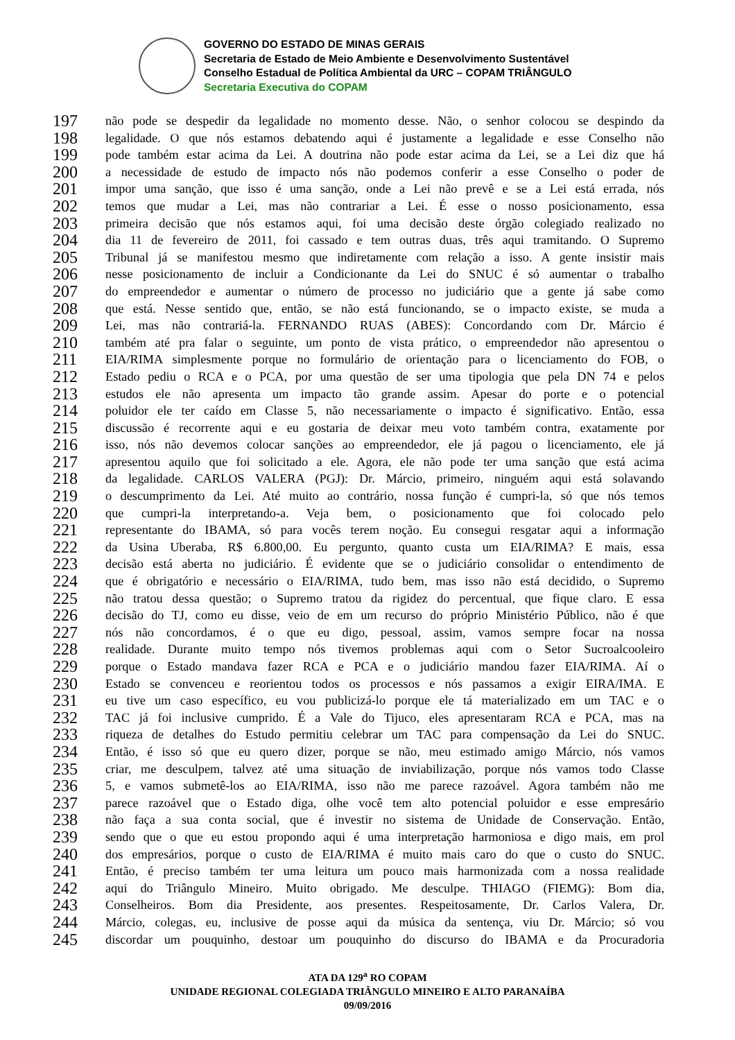GOVERNO DO ESTADO DE MINAS GERAIS
Secretaria de Estado de Meio Ambiente e Desenvolvimento Sustentável
Conselho Estadual de Política Ambiental da URC – COPAM TRIÂNGULO
Secretaria Executiva do COPAM
197 não pode se despedir da legalidade no momento desse. Não, o senhor colocou se despindo da
198 legalidade. O que nós estamos debatendo aqui é justamente a legalidade e esse Conselho não
199 pode também estar acima da Lei. A doutrina não pode estar acima da Lei, se a Lei diz que há
200 a necessidade de estudo de impacto nós não podemos conferir a esse Conselho o poder de
201 impor uma sanção, que isso é uma sanção, onde a Lei não prevê e se a Lei está errada, nós
202 temos que mudar a Lei, mas não contrariar a Lei. É esse o nosso posicionamento, essa
203 primeira decisão que nós estamos aqui, foi uma decisão deste órgão colegiado realizado no
204 dia 11 de fevereiro de 2011, foi cassado e tem outras duas, três aqui tramitando. O Supremo
205 Tribunal já se manifestou mesmo que indiretamente com relação a isso. A gente insistir mais
206 nesse posicionamento de incluir a Condicionante da Lei do SNUC é só aumentar o trabalho
207 do empreendedor e aumentar o número de processo no judiciário que a gente já sabe como
208 que está. Nesse sentido que, então, se não está funcionando, se o impacto existe, se muda a
209 Lei, mas não contrariá-la. FERNANDO RUAS (ABES): Concordando com Dr. Márcio é
210 também até pra falar o seguinte, um ponto de vista prático, o empreendedor não apresentou o
211 EIA/RIMA simplesmente porque no formulário de orientação para o licenciamento do FOB, o
212 Estado pediu o RCA e o PCA, por uma questão de ser uma tipologia que pela DN 74 e pelos
213 estudos ele não apresenta um impacto tão grande assim. Apesar do porte e o potencial
214 poluidor ele ter caído em Classe 5, não necessariamente o impacto é significativo. Então, essa
215 discussão é recorrente aqui e eu gostaria de deixar meu voto também contra, exatamente por
216 isso, nós não devemos colocar sanções ao empreendedor, ele já pagou o licenciamento, ele já
217 apresentou aquilo que foi solicitado a ele. Agora, ele não pode ter uma sanção que está acima
218 da legalidade. CARLOS VALERA (PGJ): Dr. Márcio, primeiro, ninguém aqui está solavando
219 o descumprimento da Lei. Até muito ao contrário, nossa função é cumpri-la, só que nós temos
220 que cumpri-la interpretando-a. Veja bem, o posicionamento que foi colocado pelo
221 representante do IBAMA, só para vocês terem noção. Eu consegui resgatar aqui a informação
222 da Usina Uberaba, R$ 6.800,00. Eu pergunto, quanto custa um EIA/RIMA? E mais, essa
223 decisão está aberta no judiciário. É evidente que se o judiciário consolidar o entendimento de
224 que é obrigatório e necessário o EIA/RIMA, tudo bem, mas isso não está decidido, o Supremo
225 não tratou dessa questão; o Supremo tratou da rigidez do percentual, que fique claro. E essa
226 decisão do TJ, como eu disse, veio de em um recurso do próprio Ministério Público, não é que
227 nós não concordamos, é o que eu digo, pessoal, assim, vamos sempre focar na nossa
228 realidade. Durante muito tempo nós tivemos problemas aqui com o Setor Sucroalcooleiro
229 porque o Estado mandava fazer RCA e PCA e o judiciário mandou fazer EIA/RIMA. Aí o
230 Estado se convenceu e reorientou todos os processos e nós passamos a exigir EIRA/IMA. E
231 eu tive um caso específico, eu vou publicizá-lo porque ele tá materializado em um TAC e o
232 TAC já foi inclusive cumprido. É a Vale do Tijuco, eles apresentaram RCA e PCA, mas na
233 riqueza de detalhes do Estudo permitiu celebrar um TAC para compensação da Lei do SNUC.
234 Então, é isso só que eu quero dizer, porque se não, meu estimado amigo Márcio, nós vamos
235 criar, me desculpem, talvez até uma situação de inviabilização, porque nós vamos todo Classe
236 5, e vamos submetê-los ao EIA/RIMA, isso não me parece razoável. Agora também não me
237 parece razoável que o Estado diga, olhe você tem alto potencial poluidor e esse empresário
238 não faça a sua conta social, que é investir no sistema de Unidade de Conservação. Então,
239 sendo que o que eu estou propondo aqui é uma interpretação harmoniosa e digo mais, em prol
240 dos empresários, porque o custo de EIA/RIMA é muito mais caro do que o custo do SNUC.
241 Então, é preciso também ter uma leitura um pouco mais harmonizada com a nossa realidade
242 aqui do Triângulo Mineiro. Muito obrigado. Me desculpe. THIAGO (FIEMG): Bom dia,
243 Conselheiros. Bom dia Presidente, aos presentes. Respeitosamente, Dr. Carlos Valera, Dr.
244 Márcio, colegas, eu, inclusive de posse aqui da música da sentença, viu Dr. Márcio; só vou
245 discordar um pouquinho, destoar um pouquinho do discurso do IBAMA e da Procuradoria
ATA DA 129<sup>a</sup> RO COPAM
UNIDADE REGIONAL COLEGIADA TRIÂNGULO MINEIRO E ALTO PARANAÍBA
09/09/2016